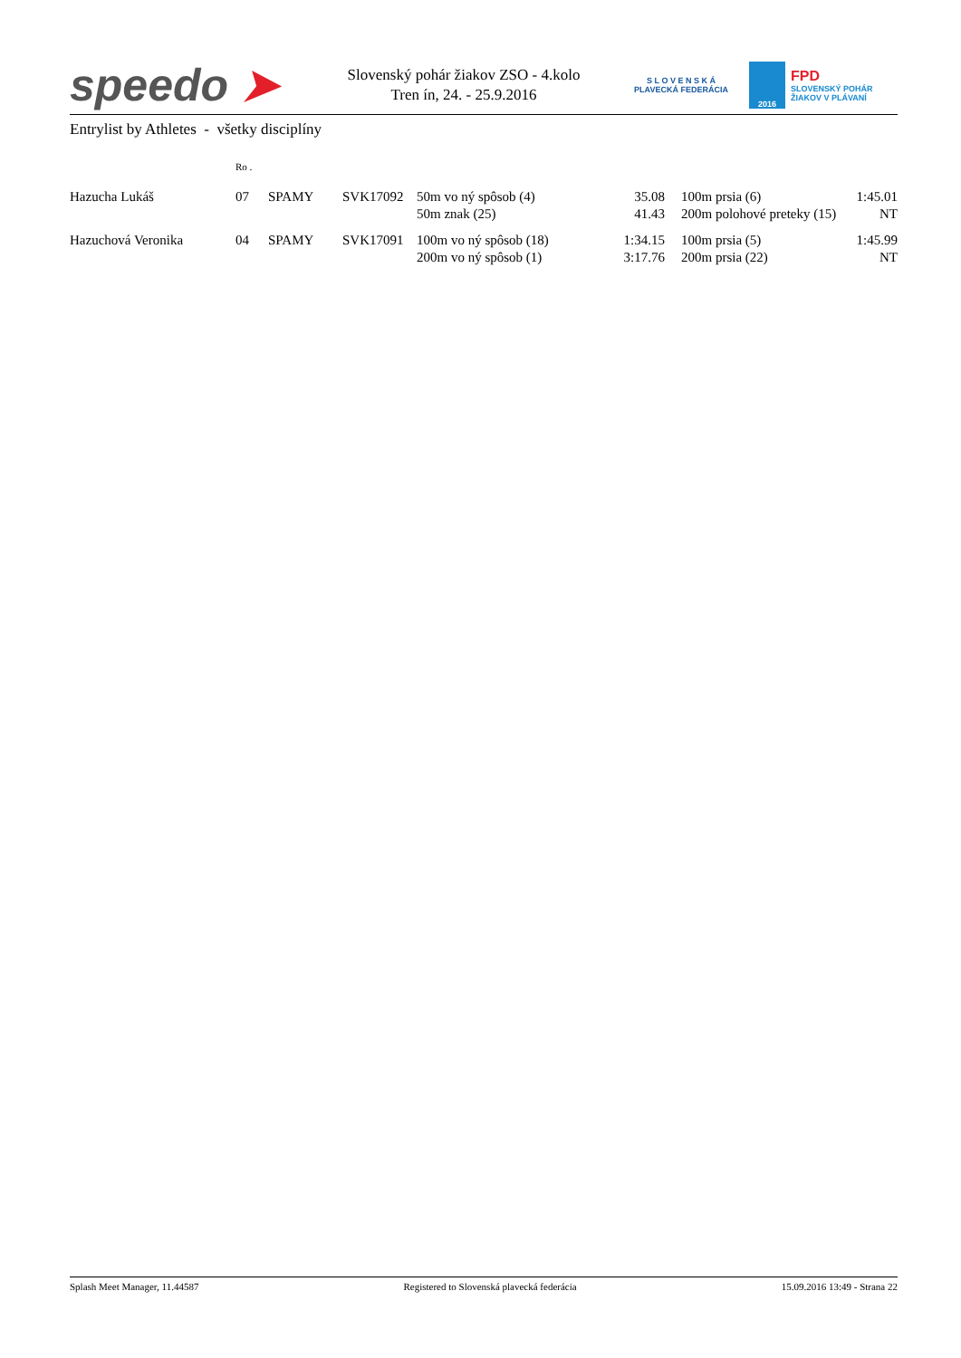speedo ➤
Slovenský pohár žiakov ZSO - 4.kolo
Tren ín, 24. - 25.9.2016
S L O V E N S K Á
PLAVECKÁ FEDERÁCIA
2016
FPD
SLOVENSKÝ POHÁR
ŽIAKOV V PLÁVANÍ
Entrylist by Athletes - všetky disciplíny
| | Ro . | | | | | | | |
| --- | --- | --- | --- | --- | --- | --- | --- | --- |
| Hazucha Lukáš | 07 | SPAMY | SVK17092 | 50m vo ný spôsob (4) | 35.08 | | 100m prsia (6) | 1:45.01 |
| | | | | 50m znak (25) | 41.43 | | 200m polohové preteky (15) | NT |
| Hazuchová Veronika | 04 | SPAMY | SVK17091 | 100m vo ný spôsob (18) | 1:34.15 | | 100m prsia (5) | 1:45.99 |
| | | | | 200m vo ný spôsob (1) | 3:17.76 | | 200m prsia (22) | NT |
Splash Meet Manager, 11.44587 Registered to Slovenská plavecká federácia 15.09.2016 13:49 - Strana 22